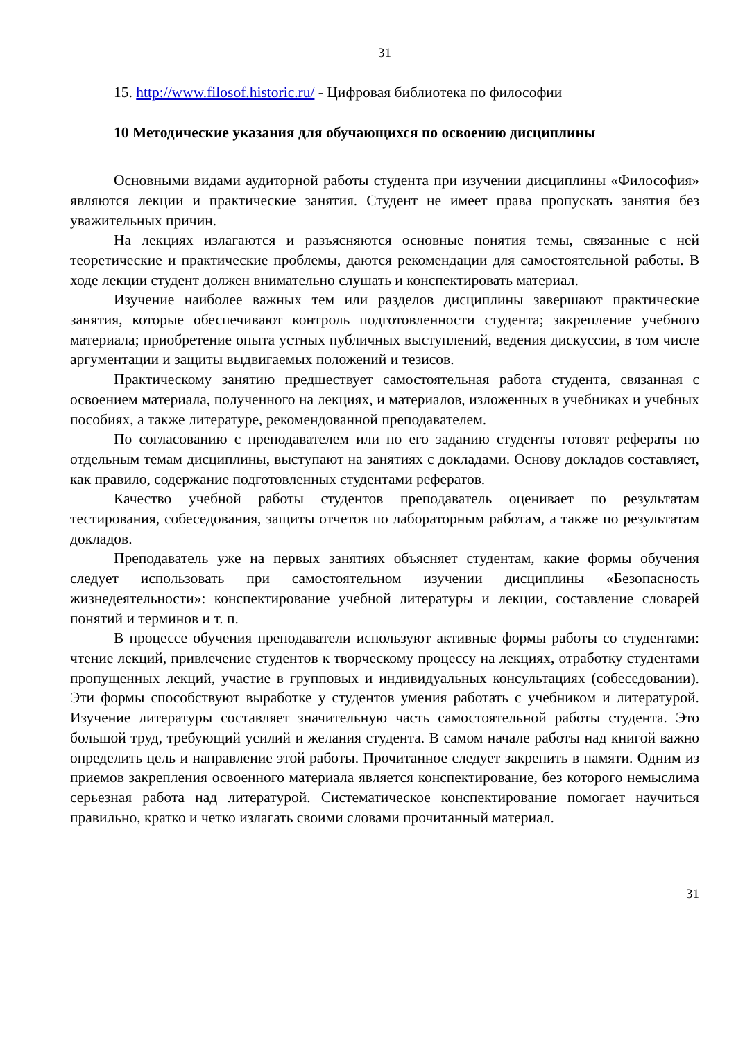31
15. http://www.filosof.historic.ru/ - Цифровая библиотека по философии
10 Методические указания для обучающихся по освоению дисциплины
Основными видами аудиторной работы студента при изучении дисциплины «Философия» являются лекции и практические занятия. Студент не имеет права пропускать занятия без уважительных причин.
На лекциях излагаются и разъясняются основные понятия темы, связанные с ней теоретические и практические проблемы, даются рекомендации для самостоятельной работы. В ходе лекции студент должен внимательно слушать и конспектировать материал.
Изучение наиболее важных тем или разделов дисциплины завершают практические занятия, которые обеспечивают контроль подготовленности студента; закрепление учебного материала; приобретение опыта устных публичных выступлений, ведения дискуссии, в том числе аргументации и защиты выдвигаемых положений и тезисов.
Практическому занятию предшествует самостоятельная работа студента, связанная с освоением материала, полученного на лекциях, и материалов, изложенных в учебниках и учебных пособиях, а также литературе, рекомендованной преподавателем.
По согласованию с преподавателем или по его заданию студенты готовят рефераты по отдельным темам дисциплины, выступают на занятиях с докладами. Основу докладов составляет, как правило, содержание подготовленных студентами рефератов.
Качество учебной работы студентов преподаватель оценивает по результатам тестирования, собеседования, защиты отчетов по лабораторным работам, а также по результатам докладов.
Преподаватель уже на первых занятиях объясняет студентам, какие формы обучения следует использовать при самостоятельном изучении дисциплины «Безопасность жизнедеятельности»: конспектирование учебной литературы и лекции, составление словарей понятий и терминов и т. п.
В процессе обучения преподаватели используют активные формы работы со студентами: чтение лекций, привлечение студентов к творческому процессу на лекциях, отработку студентами пропущенных лекций, участие в групповых и индивидуальных консультациях (собеседовании). Эти формы способствуют выработке у студентов умения работать с учебником и литературой. Изучение литературы составляет значительную часть самостоятельной работы студента. Это большой труд, требующий усилий и желания студента. В самом начале работы над книгой важно определить цель и направление этой работы. Прочитанное следует закрепить в памяти. Одним из приемов закрепления освоенного материала является конспектирование, без которого немыслима серьезная работа над литературой. Систематическое конспектирование помогает научиться правильно, кратко и четко излагать своими словами прочитанный материал.
31